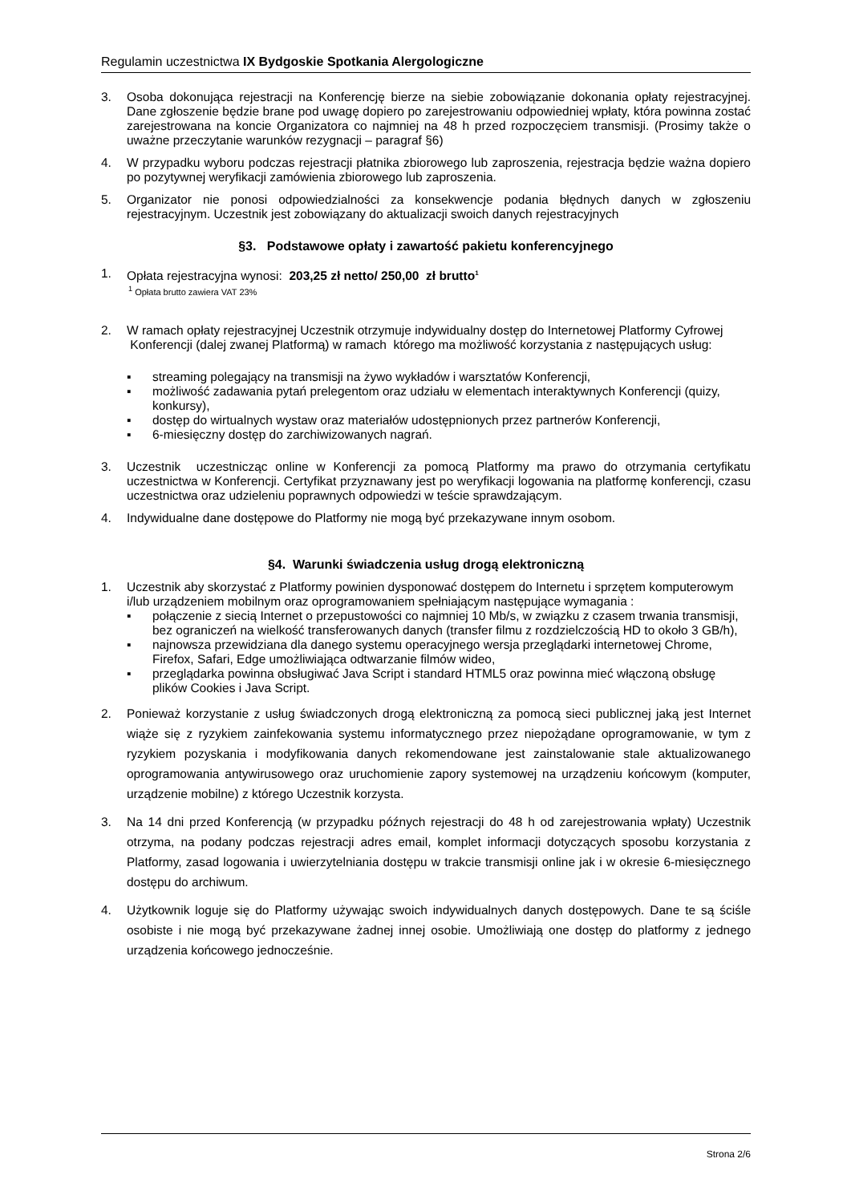Regulamin uczestnictwa IX Bydgoskie Spotkania Alergologiczne
3. Osoba dokonująca rejestracji na Konferencję bierze na siebie zobowiązanie dokonania opłaty rejestracyjnej. Dane zgłoszenie będzie brane pod uwagę dopiero po zarejestrowaniu odpowiedniej wpłaty, która powinna zostać zarejestrowana na koncie Organizatora co najmniej na 48 h przed rozpoczęciem transmisji. (Prosimy także o uważne przeczytanie warunków rezygnacji – paragraf §6)
4. W przypadku wyboru podczas rejestracji płatnika zbiorowego lub zaproszenia, rejestracja będzie ważna dopiero po pozytywnej weryfikacji zamówienia zbiorowego lub zaproszenia.
5. Organizator nie ponosi odpowiedzialności za konsekwencje podania błędnych danych w zgłoszeniu rejestracyjnym. Uczestnik jest zobowiązany do aktualizacji swoich danych rejestracyjnych
§3. Podstawowe opłaty i zawartość pakietu konferencyjnego
1. Opłata rejestracyjna wynosi: 203,25 zł netto/ 250,00 zł brutto<sup>1</sup>
<sup>1</sup> Opłata brutto zawiera VAT 23%
2. W ramach opłaty rejestracyjnej Uczestnik otrzymuje indywidualny dostęp do Internetowej Platformy Cyfrowej Konferencji (dalej zwanej Platformą) w ramach którego ma możliwość korzystania z następujących usług:
▪ streaming polegający na transmisji na żywo wykładów i warsztatów Konferencji,
▪ możliwość zadawania pytań prelegentom oraz udziału w elementach interaktywnych Konferencji (quizy, konkursy),
▪ dostęp do wirtualnych wystaw oraz materiałów udostępnionych przez partnerów Konferencji,
▪ 6-miesięczny dostęp do zarchiwizowanych nagrań.
3. Uczestnik uczestnicząc online w Konferencji za pomocą Platformy ma prawo do otrzymania certyfikatu uczestnictwa w Konferencji. Certyfikat przyznawany jest po weryfikacji logowania na platformę konferencji, czasu uczestnictwa oraz udzieleniu poprawnych odpowiedzi w teście sprawdzającym.
4. Indywidualne dane dostępowe do Platformy nie mogą być przekazywane innym osobom.
§4. Warunki świadczenia usług drogą elektroniczną
1. Uczestnik aby skorzystać z Platformy powinien dysponować dostępem do Internetu i sprzętem komputerowym i/lub urządzeniem mobilnym oraz oprogramowaniem spełniającym następujące wymagania :
▪ połączenie z siecią Internet o przepustowości co najmniej 10 Mb/s, w związku z czasem trwania transmisji, bez ograniczeń na wielkość transferowanych danych (transfer filmu z rozdzielczością HD to około 3 GB/h),
▪ najnowsza przewidziana dla danego systemu operacyjnego wersja przeglądarki internetowej Chrome, Firefox, Safari, Edge umożliwiająca odtwarzanie filmów wideo,
▪ przeglądarka powinna obsługiwać Java Script i standard HTML5 oraz powinna mieć włączoną obsługę plików Cookies i Java Script.
2. Ponieważ korzystanie z usług świadczonych drogą elektroniczną za pomocą sieci publicznej jaką jest Internet wiąże się z ryzykiem zainfekowania systemu informatycznego przez niepożądane oprogramowanie, w tym z ryzykiem pozyskania i modyfikowania danych rekomendowane jest zainstalowanie stale aktualizowanego oprogramowania antywirusowego oraz uruchomienie zapory systemowej na urządzeniu końcowym (komputer, urządzenie mobilne) z którego Uczestnik korzysta.
3. Na 14 dni przed Konferencją (w przypadku późnych rejestracji do 48 h od zarejestrowania wpłaty) Uczestnik otrzyma, na podany podczas rejestracji adres email, komplet informacji dotyczących sposobu korzystania z Platformy, zasad logowania i uwierzytelniania dostępu w trakcie transmisji online jak i w okresie 6-miesięcznego dostępu do archiwum.
4. Użytkownik loguje się do Platformy używając swoich indywidualnych danych dostępowych. Dane te są ściśle osobiste i nie mogą być przekazywane żadnej innej osobie. Umożliwiają one dostęp do platformy z jednego urządzenia końcowego jednocześnie.
Strona 2/6